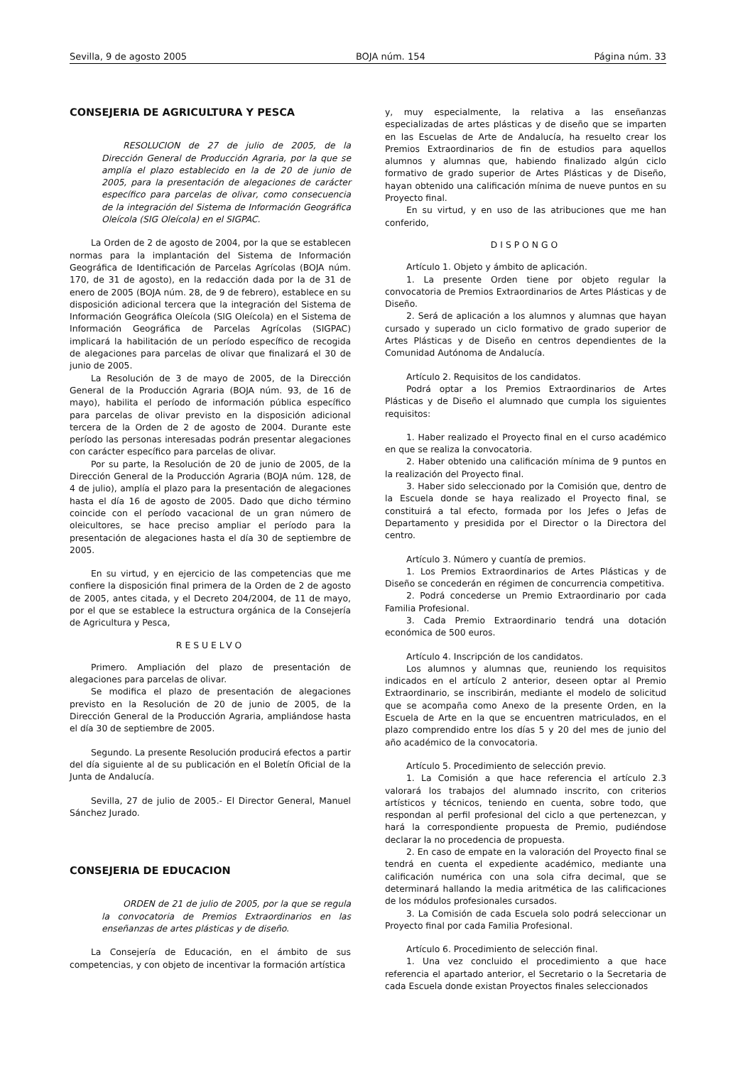Sevilla, 9 de agosto 2005 BOJA núm. 154 Página núm. 33
CONSEJERIA DE AGRICULTURA Y PESCA
RESOLUCION de 27 de julio de 2005, de la Dirección General de Producción Agraria, por la que se amplía el plazo establecido en la de 20 de junio de 2005, para la presentación de alegaciones de carácter específico para parcelas de olivar, como consecuencia de la integración del Sistema de Información Geográfica Oleícola (SIG Oleícola) en el SIGPAC.
La Orden de 2 de agosto de 2004, por la que se establecen normas para la implantación del Sistema de Información Geográfica de Identificación de Parcelas Agrícolas (BOJA núm. 170, de 31 de agosto), en la redacción dada por la de 31 de enero de 2005 (BOJA núm. 28, de 9 de febrero), establece en su disposición adicional tercera que la integración del Sistema de Información Geográfica Oleícola (SIG Oleícola) en el Sistema de Información Geográfica de Parcelas Agrícolas (SIGPAC) implicará la habilitación de un período específico de recogida de alegaciones para parcelas de olivar que finalizará el 30 de junio de 2005.
La Resolución de 3 de mayo de 2005, de la Dirección General de la Producción Agraria (BOJA núm. 93, de 16 de mayo), habilita el período de información pública específico para parcelas de olivar previsto en la disposición adicional tercera de la Orden de 2 de agosto de 2004. Durante este período las personas interesadas podrán presentar alegaciones con carácter específico para parcelas de olivar.
Por su parte, la Resolución de 20 de junio de 2005, de la Dirección General de la Producción Agraria (BOJA núm. 128, de 4 de julio), amplía el plazo para la presentación de alegaciones hasta el día 16 de agosto de 2005. Dado que dicho término coincide con el período vacacional de un gran número de oleicultores, se hace preciso ampliar el período para la presentación de alegaciones hasta el día 30 de septiembre de 2005.
En su virtud, y en ejercicio de las competencias que me confiere la disposición final primera de la Orden de 2 de agosto de 2005, antes citada, y el Decreto 204/2004, de 11 de mayo, por el que se establece la estructura orgánica de la Consejería de Agricultura y Pesca,
RESUELVO
Primero. Ampliación del plazo de presentación de alegaciones para parcelas de olivar.
Se modifica el plazo de presentación de alegaciones previsto en la Resolución de 20 de junio de 2005, de la Dirección General de la Producción Agraria, ampliándose hasta el día 30 de septiembre de 2005.
Segundo. La presente Resolución producirá efectos a partir del día siguiente al de su publicación en el Boletín Oficial de la Junta de Andalucía.
Sevilla, 27 de julio de 2005.- El Director General, Manuel Sánchez Jurado.
CONSEJERIA DE EDUCACION
ORDEN de 21 de julio de 2005, por la que se regula la convocatoria de Premios Extraordinarios en las enseñanzas de artes plásticas y de diseño.
La Consejería de Educación, en el ámbito de sus competencias, y con objeto de incentivar la formación artística
y, muy especialmente, la relativa a las enseñanzas especializadas de artes plásticas y de diseño que se imparten en las Escuelas de Arte de Andalucía, ha resuelto crear los Premios Extraordinarios de fin de estudios para aquellos alumnos y alumnas que, habiendo finalizado algún ciclo formativo de grado superior de Artes Plásticas y de Diseño, hayan obtenido una calificación mínima de nueve puntos en su Proyecto final.
En su virtud, y en uso de las atribuciones que me han conferido,
DISPONGO
Artículo 1. Objeto y ámbito de aplicación.
1. La presente Orden tiene por objeto regular la convocatoria de Premios Extraordinarios de Artes Plásticas y de Diseño.
2. Será de aplicación a los alumnos y alumnas que hayan cursado y superado un ciclo formativo de grado superior de Artes Plásticas y de Diseño en centros dependientes de la Comunidad Autónoma de Andalucía.
Artículo 2. Requisitos de los candidatos.
Podrá optar a los Premios Extraordinarios de Artes Plásticas y de Diseño el alumnado que cumpla los siguientes requisitos:
1. Haber realizado el Proyecto final en el curso académico en que se realiza la convocatoria.
2. Haber obtenido una calificación mínima de 9 puntos en la realización del Proyecto final.
3. Haber sido seleccionado por la Comisión que, dentro de la Escuela donde se haya realizado el Proyecto final, se constituirá a tal efecto, formada por los Jefes o Jefas de Departamento y presidida por el Director o la Directora del centro.
Artículo 3. Número y cuantía de premios.
1. Los Premios Extraordinarios de Artes Plásticas y de Diseño se concederán en régimen de concurrencia competitiva.
2. Podrá concederse un Premio Extraordinario por cada Familia Profesional.
3. Cada Premio Extraordinario tendrá una dotación económica de 500 euros.
Artículo 4. Inscripción de los candidatos.
Los alumnos y alumnas que, reuniendo los requisitos indicados en el artículo 2 anterior, deseen optar al Premio Extraordinario, se inscribirán, mediante el modelo de solicitud que se acompaña como Anexo de la presente Orden, en la Escuela de Arte en la que se encuentren matriculados, en el plazo comprendido entre los días 5 y 20 del mes de junio del año académico de la convocatoria.
Artículo 5. Procedimiento de selección previo.
1. La Comisión a que hace referencia el artículo 2.3 valorará los trabajos del alumnado inscrito, con criterios artísticos y técnicos, teniendo en cuenta, sobre todo, que respondan al perfil profesional del ciclo a que pertenezcan, y hará la correspondiente propuesta de Premio, pudiéndose declarar la no procedencia de propuesta.
2. En caso de empate en la valoración del Proyecto final se tendrá en cuenta el expediente académico, mediante una calificación numérica con una sola cifra decimal, que se determinará hallando la media aritmética de las calificaciones de los módulos profesionales cursados.
3. La Comisión de cada Escuela solo podrá seleccionar un Proyecto final por cada Familia Profesional.
Artículo 6. Procedimiento de selección final.
1. Una vez concluido el procedimiento a que hace referencia el apartado anterior, el Secretario o la Secretaria de cada Escuela donde existan Proyectos finales seleccionados